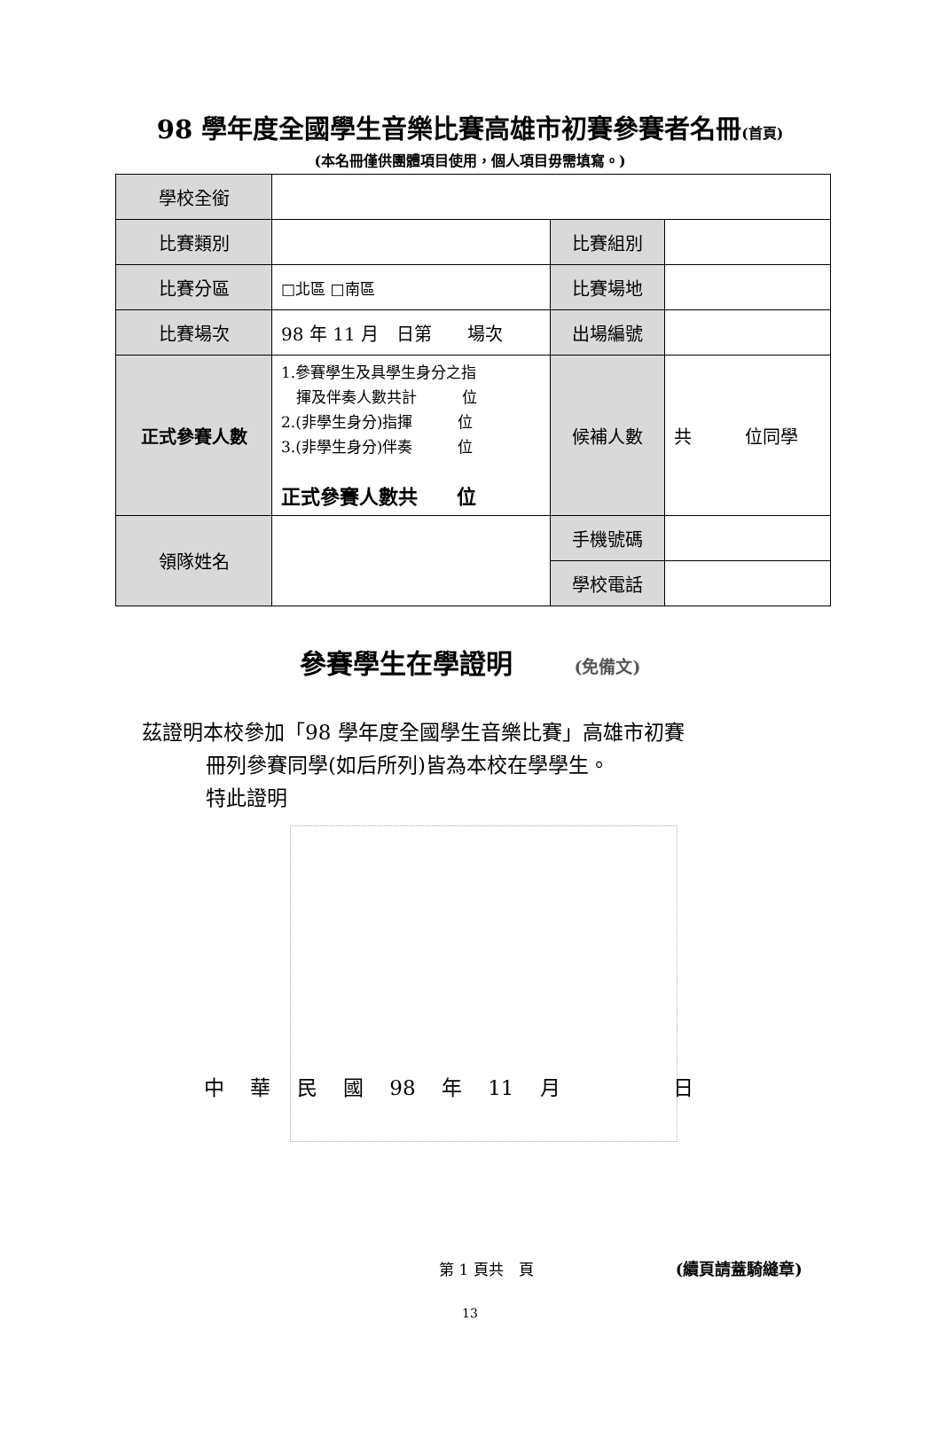98 學年度全國學生音樂比賽高雄市初賽參賽者名冊(首頁)
(本名冊僅供團體項目使用，個人項目毋需填寫。)
| 學校全銜 | | | |
| 比賽類別 | | 比賽組別 | |
| 比賽分區 | □北區 □南區 | 比賽場地 | |
| 比賽場次 | 98 年 11 月 日第 場次 | 出場編號 | |
| 正式參賽人數 | 1.參賽學生及具學生身分之指 揮及伴奏人數共計 位 2.(非學生身分)指揮 位 3.(非學生身分)伴奏 位 正式參賽人數共 位 | 候補人數 | 共 位同學 |
| 領隊姓名 | | 手機號碼 | |
| | | 學校電話 | |
參賽學生在學證明 (免備文)
茲證明本校參加「98 學年度全國學生音樂比賽」高雄市初賽
冊列參賽同學(如后所列)皆為本校在學學生。
特此證明
中 華 民 國 98 年 11 月 　　　 日
第 1 頁共　頁 (續頁請蓋騎縫章)
13